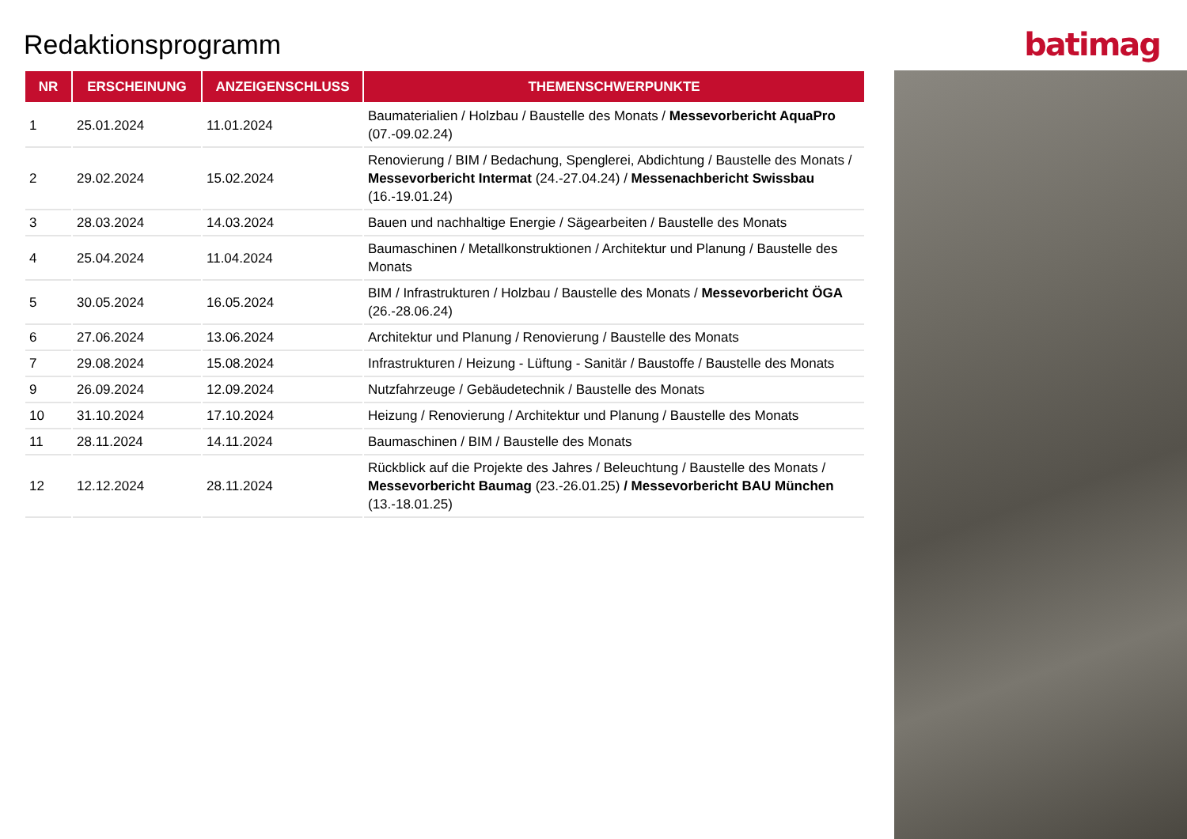Redaktionsprogramm
batimag
| NR | ERSCHEINUNG | ANZEIGENSCHLUSS | THEMENSCHWERPUNKTE |
| --- | --- | --- | --- |
| 1 | 25.01.2024 | 11.01.2024 | Baumaterialien / Holzbau / Baustelle des Monats / Messevorbericht AquaPro (07.-09.02.24) |
| 2 | 29.02.2024 | 15.02.2024 | Renovierung / BIM / Bedachung, Spenglerei, Abdichtung / Baustelle des Monats / Messevorbericht Intermat (24.-27.04.24) / Messenachbericht Swissbau (16.-19.01.24) |
| 3 | 28.03.2024 | 14.03.2024 | Bauen und nachhaltige Energie / Sägearbeiten / Baustelle des Monats |
| 4 | 25.04.2024 | 11.04.2024 | Baumaschinen / Metallkonstruktionen / Architektur und Planung / Baustelle des Monats |
| 5 | 30.05.2024 | 16.05.2024 | BIM / Infrastrukturen / Holzbau / Baustelle des Monats / Messevorbericht ÖGA (26.-28.06.24) |
| 6 | 27.06.2024 | 13.06.2024 | Architektur und Planung / Renovierung / Baustelle des Monats |
| 7 | 29.08.2024 | 15.08.2024 | Infrastrukturen / Heizung - Lüftung - Sanitär / Baustoffe / Baustelle des Monats |
| 9 | 26.09.2024 | 12.09.2024 | Nutzfahrzeuge / Gebäudetechnik / Baustelle des Monats |
| 10 | 31.10.2024 | 17.10.2024 | Heizung / Renovierung / Architektur und Planung / Baustelle des Monats |
| 11 | 28.11.2024 | 14.11.2024 | Baumaschinen / BIM / Baustelle des Monats |
| 12 | 12.12.2024 | 28.11.2024 | Rückblick auf die Projekte des Jahres / Beleuchtung / Baustelle des Monats / Messevorbericht Baumag (23.-26.01.25) / Messevorbericht BAU München (13.-18.01.25) |